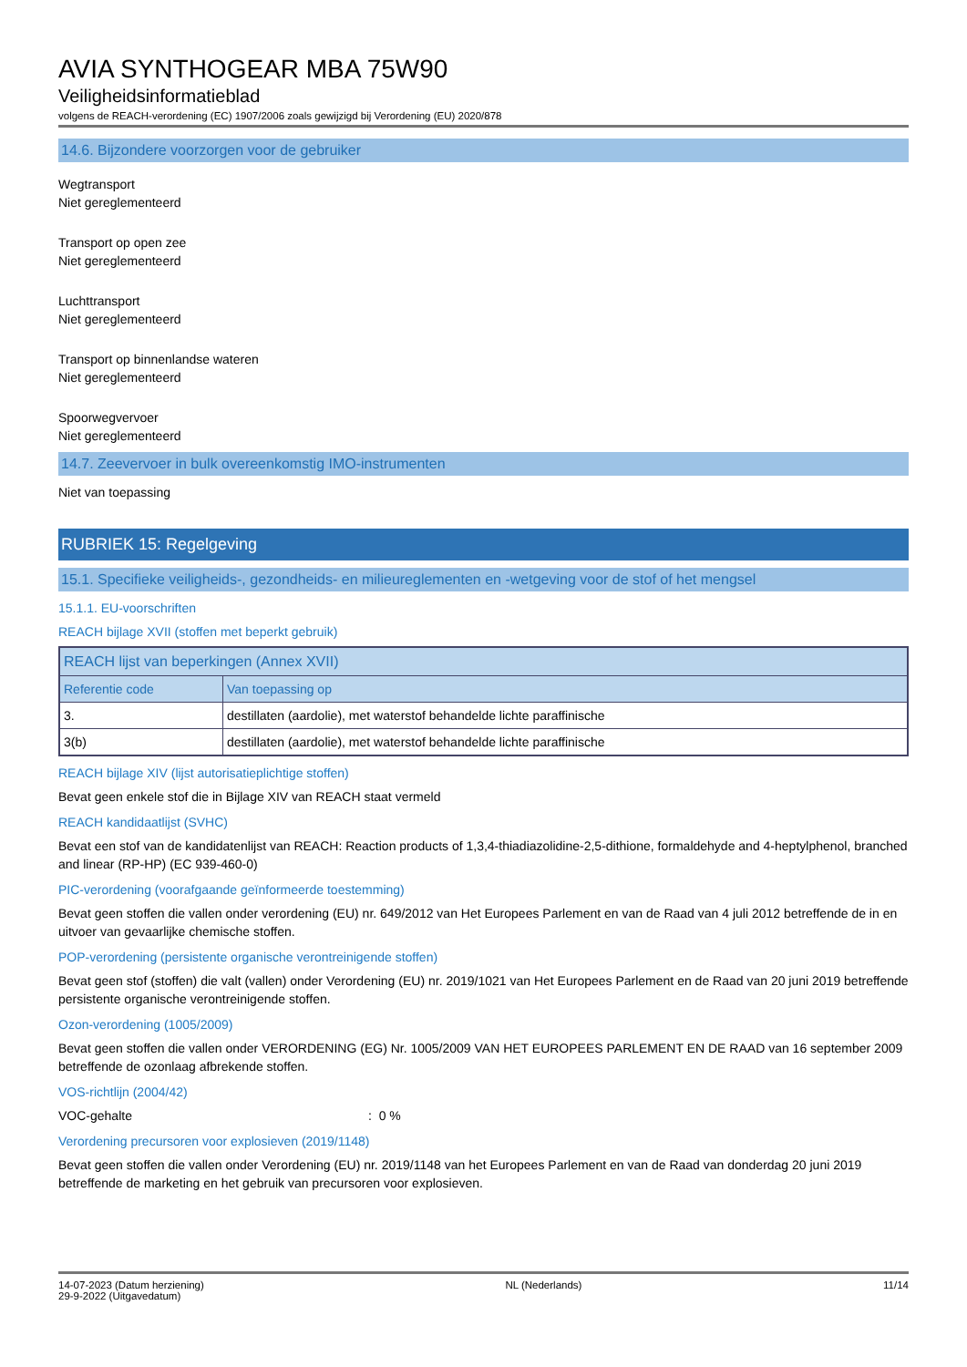AVIA SYNTHOGEAR MBA 75W90
Veiligheidsinformatieblad
volgens de REACH-verordening (EC) 1907/2006 zoals gewijzigd bij Verordening (EU) 2020/878
14.6. Bijzondere voorzorgen voor de gebruiker
Wegtransport
Niet gereglementeerd
Transport op open zee
Niet gereglementeerd
Luchttransport
Niet gereglementeerd
Transport op binnenlandse wateren
Niet gereglementeerd
Spoorwegvervoer
Niet gereglementeerd
14.7. Zeevervoer in bulk overeenkomstig IMO-instrumenten
Niet van toepassing
RUBRIEK 15: Regelgeving
15.1. Specifieke veiligheids-, gezondheids- en milieureglementen en -wetgeving voor de stof of het mengsel
15.1.1. EU-voorschriften
REACH bijlage XVII (stoffen met beperkt gebruik)
| REACH lijst van beperkingen (Annex XVII) | |
| --- | --- |
| Referentie code | Van toepassing op |
| 3. | destillaten (aardolie), met waterstof behandelde lichte paraffinische |
| 3(b) | destillaten (aardolie), met waterstof behandelde lichte paraffinische |
REACH bijlage XIV (lijst autorisatieplichtige stoffen)
Bevat geen enkele stof die in Bijlage XIV van REACH staat vermeld
REACH kandidaatlijst (SVHC)
Bevat een stof van de kandidatenlijst van REACH: Reaction products of 1,3,4-thiadiazolidine-2,5-dithione, formaldehyde and 4-heptylphenol, branched and linear (RP-HP) (EC 939-460-0)
PIC-verordening (voorafgaande geïnformeerde toestemming)
Bevat geen stoffen die vallen onder verordening (EU) nr. 649/2012 van Het Europees Parlement en van de Raad van 4 juli 2012 betreffende de in en uitvoer van gevaarlijke chemische stoffen.
POP-verordening (persistente organische verontreinigende stoffen)
Bevat geen stof (stoffen) die valt (vallen) onder Verordening (EU) nr. 2019/1021 van Het Europees Parlement en de Raad van 20 juni 2019 betreffende persistente organische verontreinigende stoffen.
Ozon-verordening (1005/2009)
Bevat geen stoffen die vallen onder VERORDENING (EG) Nr. 1005/2009 VAN HET EUROPEES PARLEMENT EN DE RAAD van 16 september 2009 betreffende de ozonlaag afbrekende stoffen.
VOS-richtlijn (2004/42)
VOC-gehalte: 0 %
Verordening precursoren voor explosieven (2019/1148)
Bevat geen stoffen die vallen onder Verordening (EU) nr. 2019/1148 van het Europees Parlement en van de Raad van donderdag 20 juni 2019 betreffende de marketing en het gebruik van precursoren voor explosieven.
14-07-2023 (Datum herziening)
29-9-2022 (Uitgavedatum)
NL (Nederlands) 11/14